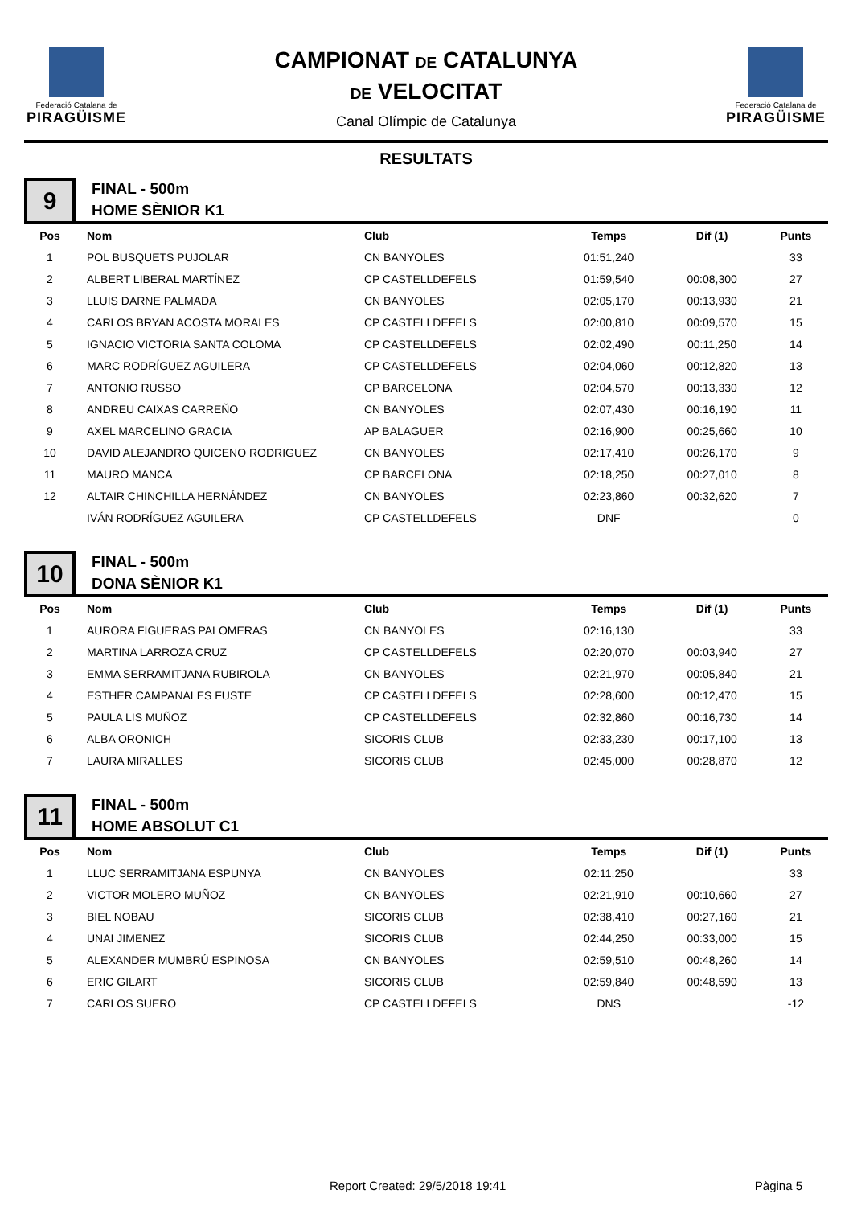Federació Catalana de
PIRAGÜISME
CAMPIONAT DE CATALUNYA
DE VELOCITAT
Canal Olímpic de Catalunya
Federació Catalana de
PIRAGÜISME
RESULTATS
9
FINAL - 500m
HOME SÈNIOR K1
| Pos | Nom | Club | Temps | Dif (1) | Punts |
| --- | --- | --- | --- | --- | --- |
| 1 | POL BUSQUETS PUJOLAR | CN BANYOLES | 01:51,240 | | 33 |
| 2 | ALBERT LIBERAL MARTÍNEZ | CP CASTELLDEFELS | 01:59,540 | 00:08,300 | 27 |
| 3 | LLUIS DARNE PALMADA | CN BANYOLES | 02:05,170 | 00:13,930 | 21 |
| 4 | CARLOS BRYAN ACOSTA MORALES | CP CASTELLDEFELS | 02:00,810 | 00:09,570 | 15 |
| 5 | IGNACIO VICTORIA SANTA COLOMA | CP CASTELLDEFELS | 02:02,490 | 00:11,250 | 14 |
| 6 | MARC RODRÍGUEZ AGUILERA | CP CASTELLDEFELS | 02:04,060 | 00:12,820 | 13 |
| 7 | ANTONIO RUSSO | CP BARCELONA | 02:04,570 | 00:13,330 | 12 |
| 8 | ANDREU CAIXAS CARREÑO | CN BANYOLES | 02:07,430 | 00:16,190 | 11 |
| 9 | AXEL MARCELINO GRACIA | AP BALAGUER | 02:16,900 | 00:25,660 | 10 |
| 10 | DAVID ALEJANDRO QUICENO RODRIGUEZ | CN BANYOLES | 02:17,410 | 00:26,170 | 9 |
| 11 | MAURO MANCA | CP BARCELONA | 02:18,250 | 00:27,010 | 8 |
| 12 | ALTAIR CHINCHILLA HERNÁNDEZ | CN BANYOLES | 02:23,860 | 00:32,620 | 7 |
| | IVÁN RODRÍGUEZ AGUILERA | CP CASTELLDEFELS | DNF | | 0 |
10
FINAL - 500m
DONA SÈNIOR K1
| Pos | Nom | Club | Temps | Dif (1) | Punts |
| --- | --- | --- | --- | --- | --- |
| 1 | AURORA FIGUERAS PALOMERAS | CN BANYOLES | 02:16,130 | | 33 |
| 2 | MARTINA LARROZA CRUZ | CP CASTELLDEFELS | 02:20,070 | 00:03,940 | 27 |
| 3 | EMMA SERRAMITJANA RUBIROLA | CN BANYOLES | 02:21,970 | 00:05,840 | 21 |
| 4 | ESTHER CAMPANALES FUSTE | CP CASTELLDEFELS | 02:28,600 | 00:12,470 | 15 |
| 5 | PAULA LIS MUÑOZ | CP CASTELLDEFELS | 02:32,860 | 00:16,730 | 14 |
| 6 | ALBA ORONICH | SICORIS CLUB | 02:33,230 | 00:17,100 | 13 |
| 7 | LAURA MIRALLES | SICORIS CLUB | 02:45,000 | 00:28,870 | 12 |
11
FINAL - 500m
HOME ABSOLUT C1
| Pos | Nom | Club | Temps | Dif (1) | Punts |
| --- | --- | --- | --- | --- | --- |
| 1 | LLUC SERRAMITJANA ESPUNYA | CN BANYOLES | 02:11,250 | | 33 |
| 2 | VICTOR MOLERO MUÑOZ | CN BANYOLES | 02:21,910 | 00:10,660 | 27 |
| 3 | BIEL NOBAU | SICORIS CLUB | 02:38,410 | 00:27,160 | 21 |
| 4 | UNAI JIMENEZ | SICORIS CLUB | 02:44,250 | 00:33,000 | 15 |
| 5 | ALEXANDER MUMBRÚ ESPINOSA | CN BANYOLES | 02:59,510 | 00:48,260 | 14 |
| 6 | ERIC GILART | SICORIS CLUB | 02:59,840 | 00:48,590 | 13 |
| 7 | CARLOS SUERO | CP CASTELLDEFELS | DNS | | -12 |
Report Created: 29/5/2018 19:41 Pàgina 5